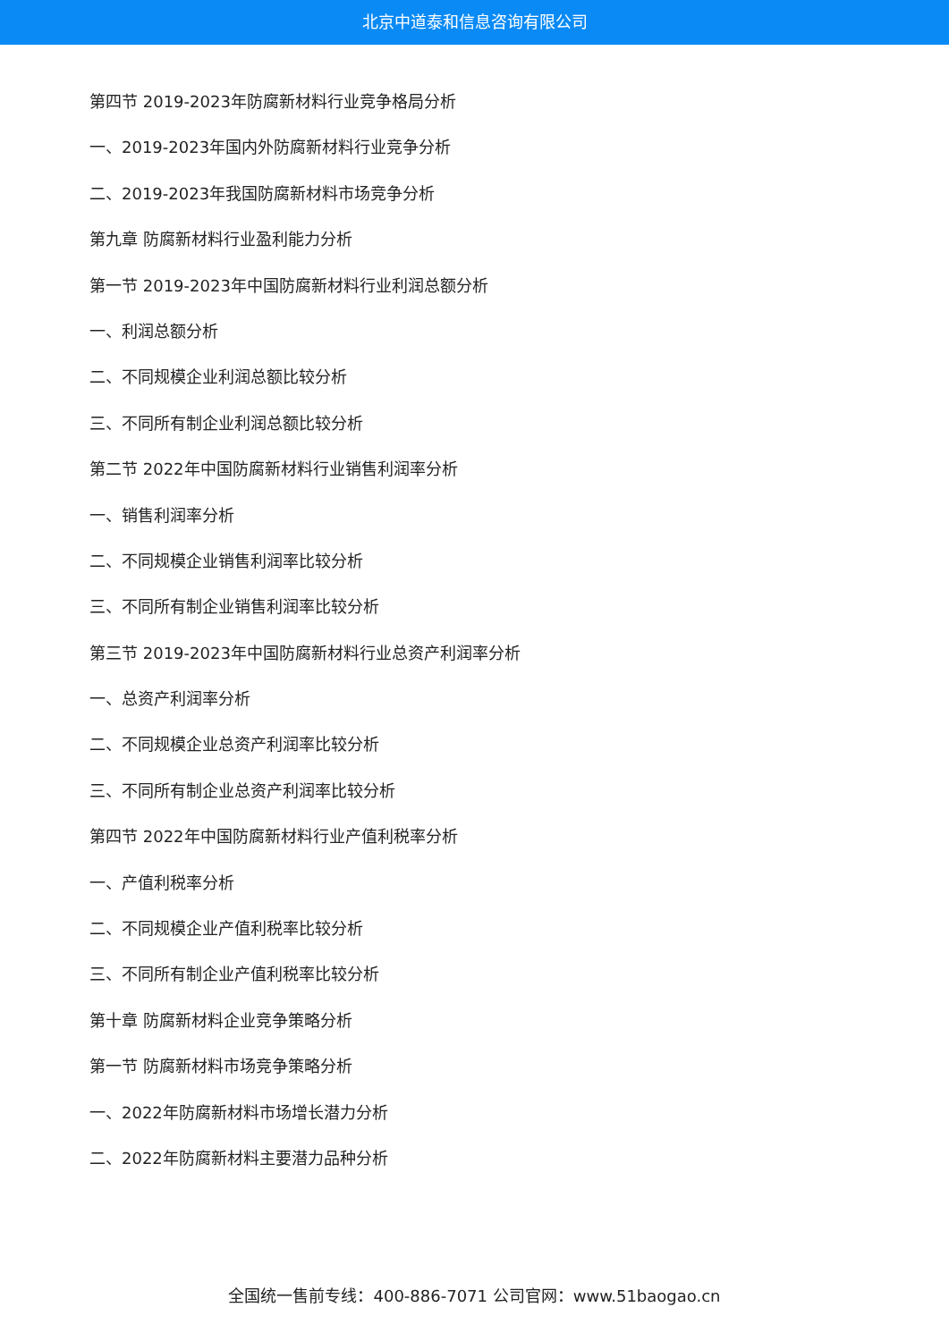北京中道泰和信息咨询有限公司
第四节 2019-2023年防腐新材料行业竞争格局分析
一、2019-2023年国内外防腐新材料行业竞争分析
二、2019-2023年我国防腐新材料市场竞争分析
第九章 防腐新材料行业盈利能力分析
第一节 2019-2023年中国防腐新材料行业利润总额分析
一、利润总额分析
二、不同规模企业利润总额比较分析
三、不同所有制企业利润总额比较分析
第二节 2022年中国防腐新材料行业销售利润率分析
一、销售利润率分析
二、不同规模企业销售利润率比较分析
三、不同所有制企业销售利润率比较分析
第三节 2019-2023年中国防腐新材料行业总资产利润率分析
一、总资产利润率分析
二、不同规模企业总资产利润率比较分析
三、不同所有制企业总资产利润率比较分析
第四节 2022年中国防腐新材料行业产值利税率分析
一、产值利税率分析
二、不同规模企业产值利税率比较分析
三、不同所有制企业产值利税率比较分析
第十章 防腐新材料企业竞争策略分析
第一节 防腐新材料市场竞争策略分析
一、2022年防腐新材料市场增长潜力分析
二、2022年防腐新材料主要潜力品种分析
全国统一售前专线：400-886-7071 公司官网：www.51baogao.cn